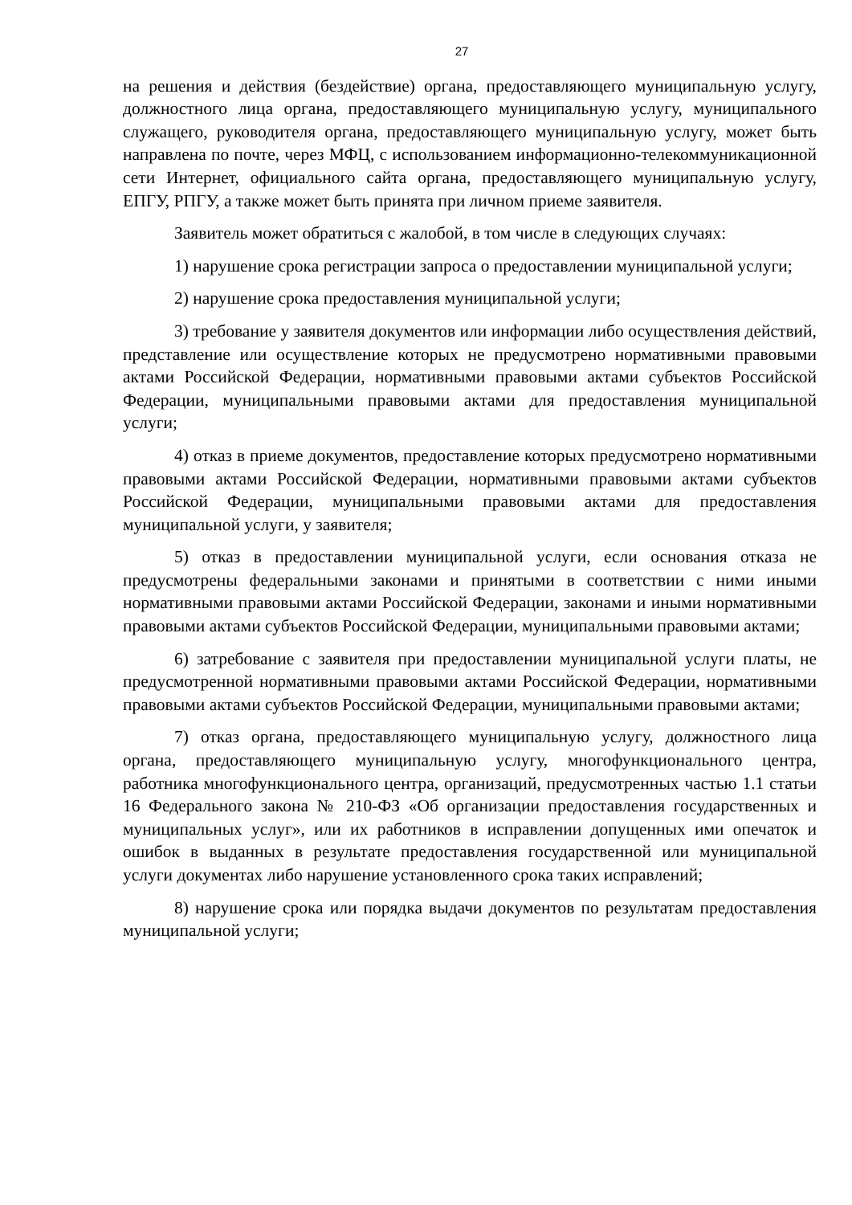27
на решения и действия (бездействие) органа, предоставляющего муниципальную услугу, должностного лица органа, предоставляющего муниципальную услугу, муниципального служащего, руководителя органа, предоставляющего муниципальную услугу, может быть направлена по почте, через МФЦ, с использованием информационно-телекоммуникационной сети Интернет, официального сайта органа, предоставляющего муниципальную услугу, ЕПГУ, РПГУ, а также может быть принята при личном приеме заявителя.
Заявитель может обратиться с жалобой, в том числе в следующих случаях:
1) нарушение срока регистрации запроса о предоставлении муниципальной услуги;
2) нарушение срока предоставления муниципальной услуги;
3) требование у заявителя документов или информации либо осуществления действий, представление или осуществление которых не предусмотрено нормативными правовыми актами Российской Федерации, нормативными правовыми актами субъектов Российской Федерации, муниципальными правовыми актами для предоставления муниципальной услуги;
4) отказ в приеме документов, предоставление которых предусмотрено нормативными правовыми актами Российской Федерации, нормативными правовыми актами субъектов Российской Федерации, муниципальными правовыми актами для предоставления муниципальной услуги, у заявителя;
5) отказ в предоставлении муниципальной услуги, если основания отказа не предусмотрены федеральными законами и принятыми в соответствии с ними иными нормативными правовыми актами Российской Федерации, законами и иными нормативными правовыми актами субъектов Российской Федерации, муниципальными правовыми актами;
6) затребование с заявителя при предоставлении муниципальной услуги платы, не предусмотренной нормативными правовыми актами Российской Федерации, нормативными правовыми актами субъектов Российской Федерации, муниципальными правовыми актами;
7) отказ органа, предоставляющего муниципальную услугу, должностного лица органа, предоставляющего муниципальную услугу, многофункционального центра, работника многофункционального центра, организаций, предусмотренных частью 1.1 статьи 16 Федерального закона № 210-ФЗ «Об организации предоставления государственных и муниципальных услуг», или их работников в исправлении допущенных ими опечаток и ошибок в выданных в результате предоставления государственной или муниципальной услуги документах либо нарушение установленного срока таких исправлений;
8) нарушение срока или порядка выдачи документов по результатам предоставления муниципальной услуги;